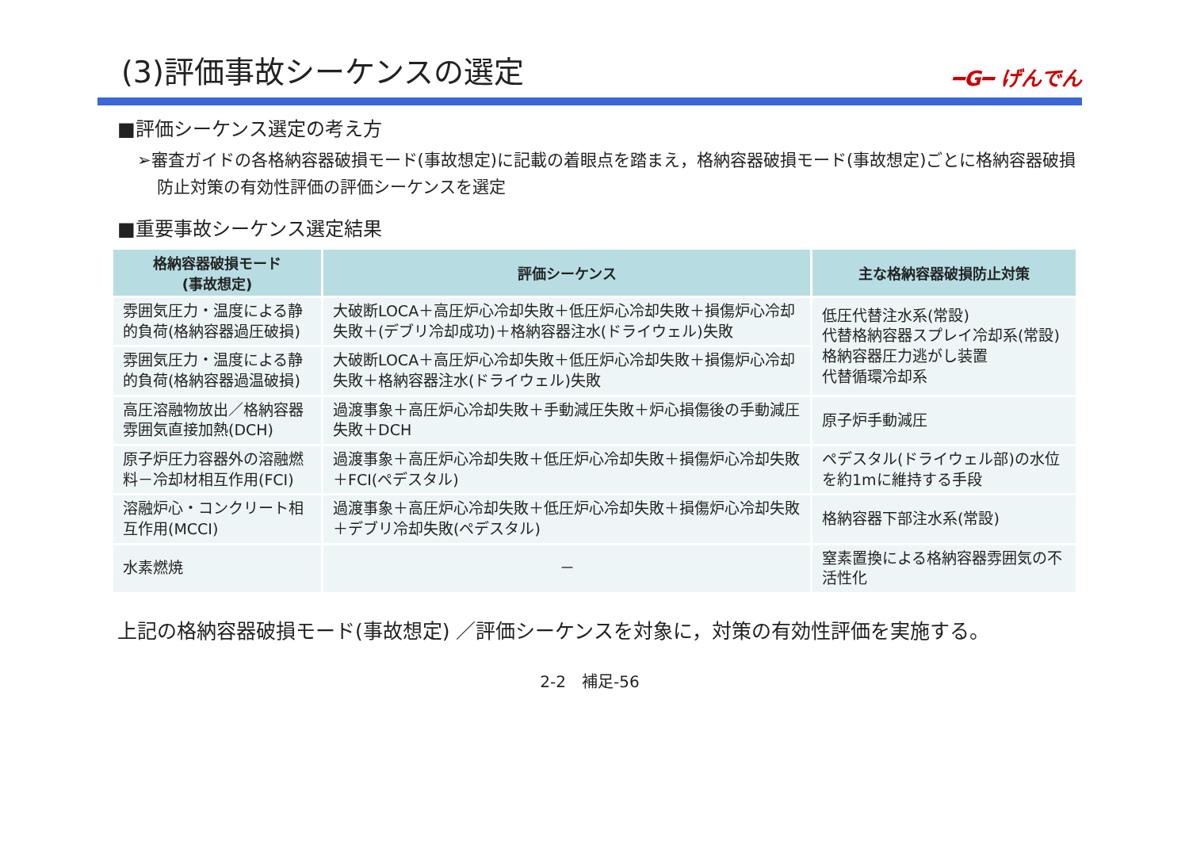(3)評価事故シーケンスの選定 ━G━ げんでん
■評価シーケンス選定の考え方
➢審査ガイドの各格納容器破損モード(事故想定)に記載の着眼点を踏まえ，格納容器破損モード(事故想定)ごとに格納容器破損防止対策の有効性評価の評価シーケンスを選定
■重要事故シーケンス選定結果
| 格納容器破損モード (事故想定) | 評価シーケンス | 主な格納容器破損防止対策 |
| --- | --- | --- |
| 雰囲気圧力・温度による静的負荷(格納容器過圧破損) | 大破断LOCA＋高圧炉心冷却失敗＋低圧炉心冷却失敗＋損傷炉心冷却失敗＋(デブリ冷却成功)＋格納容器注水(ドライウェル)失敗 | 低圧代替注水系(常設) 代替格納容器スプレイ冷却系(常設) 格納容器圧力逃がし装置 代替循環冷却系 |
| 雰囲気圧力・温度による静的負荷(格納容器過温破損) | 大破断LOCA＋高圧炉心冷却失敗＋低圧炉心冷却失敗＋損傷炉心冷却失敗＋格納容器注水(ドライウェル)失敗 | |
| 高圧溶融物放出／格納容器雰囲気直接加熱(DCH) | 過渡事象＋高圧炉心冷却失敗＋手動減圧失敗＋炉心損傷後の手動減圧失敗＋DCH | 原子炉手動減圧 |
| 原子炉圧力容器外の溶融燃料－冷却材相互作用(FCI) | 過渡事象＋高圧炉心冷却失敗＋低圧炉心冷却失敗＋損傷炉心冷却失敗＋FCI(ペデスタル) | ペデスタル(ドライウェル部)の水位を約1mに維持する手段 |
| 溶融炉心・コンクリート相互作用(MCCI) | 過渡事象＋高圧炉心冷却失敗＋低圧炉心冷却失敗＋損傷炉心冷却失敗＋デブリ冷却失敗(ペデスタル) | 格納容器下部注水系(常設) |
| 水素燃焼 | － | 窒素置換による格納容器雰囲気の不活性化 |
上記の格納容器破損モード(事故想定) ／評価シーケンスを対象に，対策の有効性評価を実施する。
2-2　補足-56